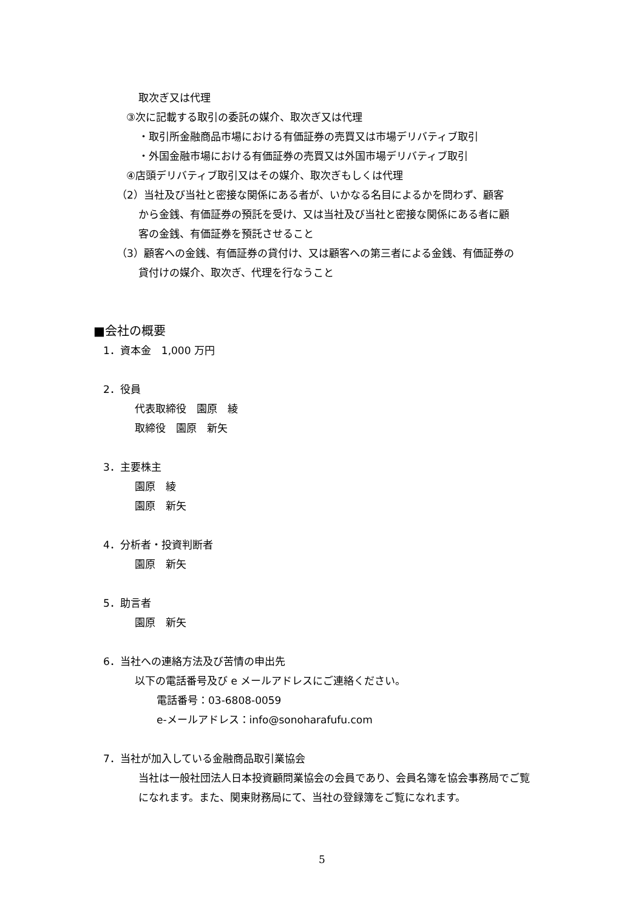取次ぎ又は代理
③次に記載する取引の委託の媒介、取次ぎ又は代理
・取引所金融商品市場における有価証券の売買又は市場デリバティブ取引
・外国金融市場における有価証券の売買又は外国市場デリバティブ取引
④店頭デリバティブ取引又はその媒介、取次ぎもしくは代理
（2）当社及び当社と密接な関係にある者が、いかなる名目によるかを問わず、顧客
から金銭、有価証券の預託を受け、又は当社及び当社と密接な関係にある者に顧
客の金銭、有価証券を預託させること
（3）顧客への金銭、有価証券の貸付け、又は顧客への第三者による金銭、有価証券の
貸付けの媒介、取次ぎ、代理を行なうこと
■会社の概要
1．資本金　1,000 万円
2．役員
代表取締役　園原　綾
取締役　園原　新矢
3．主要株主
園原　綾
園原　新矢
4．分析者・投資判断者
園原　新矢
5．助言者
園原　新矢
6．当社への連絡方法及び苦情の申出先
以下の電話番号及び e メールアドレスにご連絡ください。
電話番号：03-6808-0059
e-メールアドレス：info@sonoharafufu.com
7．当社が加入している金融商品取引業協会
当社は一般社団法人日本投資顧問業協会の会員であり、会員名簿を協会事務局でご覧
になれます。また、関東財務局にて、当社の登録簿をご覧になれます。
5